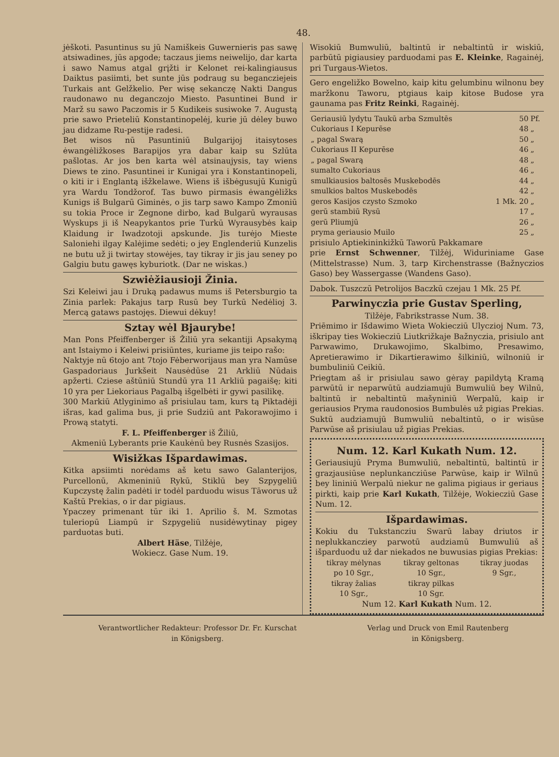48.
jėškoti. Pasuntinus su jū Namiškeis Guwernieris pas sawę atsiwadines, jūs apgode; taczaus jiems neiwelijo, dar karta i sawo Namus atgal grįžti ir Kelonet rei-kalingiausus Daiktus pasiimti, bet sunte jūs podraug su begancziejeis Turkais ant Gelžkelio. Per wisę sekanczę Nakti Dangus raudonawo nu deganczojo Miesto. Pasuntinei Bund ir Marž su sawo Paczomis ir 5 Kudikeis susiwoke 7. Augustą prie sawo Prieteliū Konstantinopelėj, kurie jū dėley buwo jau didzame Ru-pestije radesi.
Bet wisos nū Pasuntiniū Bulgarijoj itaisytoses ėwangėližkoses Barapijos yra dabar kaip su Szlūta pašlotas. Ar jos ben karta wėl atsinaujysis, tay wiens Diews te zino. Pasuntinei ir Kunigai yra i Konstantinopeli, o kiti ir i Englantą išžkelawe. Wiens iš išbėgusujū Kunigū yra Wardu Tondžorof. Tas buwo pirmasis ėwangėližks Kunigs iš Bulgarū Giminės, o jis tarp sawo Kampo Zmoniū su tokia Proce ir Zegnone dirbo, kad Bulgarū wyrausas Wyskups ji iš Neapykantos prie Turkū Wyrausybės kaip Klaidung ir Iwadzotoji apskunde. Jis turėjo Mieste Saloniehi ilgay Kalėjime sedėti; o jey Englenderiū Kunzelis ne butu už ji twirtay stowėjes, tay tikray ir jis jau seney po Galgiu butu gawęs kyburiotk. (Dar ne wiskas.)
Szwiėžiausioji Žinia.
Szi Keleiwi jau i Druką padawus mums iš Petersburgio ta Zinia parlek: Pakajus tarp Rusū bey Turkū Nedėlioj 3. Mercą gataws pastojęs. Diewui dėkuy!
Sztay wėl Bjaurybe!
Man Pons Pfeiffenberger iš Žiliū yra sekantiji Apsakymą ant Istaiymo i Keleiwi prisiūntes, kuriame jis teipo rašo:
Naktyje nū 6tojo ant 7tojo Fėberworijaus man yra Namūse Gaspadoriaus Jurkšeit Nausėdūse 21 Arkliū Nūdais apžerti. Cziese aštūniū Stundū yra 11 Arkliū pagaišę; kiti 10 yra per Liekoriaus Pagalbą išgelbėti ir gywi pasilikę.
300 Markiū Atlyginimo aš prisiulau tam, kurs tą Piktadėji išras, kad galima bus, ji prie Sudziū ant Pakorawojimo i Prową statyti.
F. L. Pfeiffenberger iš Žiliū,
Akmeniū Lyberants prie Kaukėnū bey Rusnės Szasijos.
Wisižkas Išpardawimas.
Kitka apsiimti norėdams aš ketu sawo Galanterijos, Purcellonū, Akmeniniū Rykū, Stiklū bey Szpygeliū Kupczystę žalin padėti ir todėl parduodu wisus Tāworus už Kaštū Prekias, o ir dar pigiaus.
Ypaczey primenant tūr iki 1. Aprilio š. M. Szmotas tuleriopū Liampū ir Szpygeliū nusidėwytinay pigey parduotas buti.
Albert Häse, Tilžėje,
Wokiecz. Gase Num. 19.
Wisokiū Bumwuliū, baltintū ir nebaltintū ir wiskiū, parbūtū pigiausiey parduodami pas E. Kleinke, Ragainėj, pri Turgaus-Wietos.
Gero engeližko Bowelno, kaip kitu gelumbinu wilnonu bey maržkonu Taworu, ptgiaus kaip kitose Budose yra gaunama pas Fritz Reinki, Ragainėj.
| Geriausiū lydytu Taukū arba Szmultēs | 50 | Pf. |
| Cukoriaus I Kepurēse | 48 | „ |
| „ pagal Swarą | 50 | „ |
| Cukoriaus II Kepurēse | 46 | „ |
| „ pagal Swarą | 48 | „ |
| sumalto Cukoriaus | 46 | „ |
| smulkiausios baltosēs Muskebodēs | 44 | „ |
| smulkios baltos Muskebodēs | 42 | „ |
| geros Kasijos czysto Szmoko | 1 Mk. 20 | „ |
| gerū stambiū Rysū | 17 | „ |
| gerū Pliumjū | 26 | „ |
| pryma geriausio Muilo | 25 | „ |
prisiulo Aptiekininkižkū Taworū Pakkamare
prie Ernst Schwenner, Tilžėj, Widuriniame Gase (Mittelstrasse) Num. 3, tarp Kirchenstrasse (Bažnyczios Gaso) bey Wassergasse (Wandens Gaso).
Dabok. Tuszczū Petrolijos Baczkū czejau 1 Mk. 25 Pf.
Parwinyczia prie Gustav Sperling,
Tilžėje, Fabrikstrasse Num. 38.
Priēmimo ir Išdawimo Wieta Wokiecziū Ulyczioj Num. 73, iškripay ties Wokiecziū Liutkrižkaje Bažnyczia, prisiulo ant Parwawimo, Drukawojimo, Skalbimo, Presawimo, Apretierawimo ir Dikartierawimo šilkiniū, wilnoniū ir bumbuliniū Ceikiū.
Priegtam aš ir prisiulau sawo gėray papildytą Kramą parwūtū ir neparwūtū audziamujū Bumwuliū bey Wilnū, baltintū ir nebaltintū mašyniniū Werpalū, kaip ir geriausios Pryma raudonosios Bumbulės už pigias Prekias. Suktū audziamujū Bumwuliū nebaltintū, o ir wisūse Parwūse aš prisiulau už pigias Prekias.
Num. 12. Karl Kukath Num. 12.
Geriausiujū Pryma Bumwuliū, nebaltintū, baltintū ir grazjausiūse neplunkancziūse Parwūse, kaip ir Wilnū bey lininiū Werpalū niekur ne galima pigiaus ir geriaus pirkti, kaip prie Karl Kukath, Tilžėje, Wokiecziū Gase Num. 12.
Išpardawimas.
Kokiu du Tukstancziu Swarū labay driutos ir neplukkancziey parwotū audziamū Bumwuliū aš išparduodu už dar niekados ne buwusias pigias Prekias:
| tikray mėlynas | tikray geltonas | tikray juodas |
| po 10 Sgr., | 10 Sgr., | 9 Sgr., |
| tikray žalias | tikray pilkas | |
| 10 Sgr., | 10 Sgr. | |
Num 12. Karl Kukath Num. 12.
Verantwortlicher Redakteur: Professor Dr. Fr. Kurschat
in Königsberg.
Verlag und Druck von Emil Rautenberg
in Königsberg.